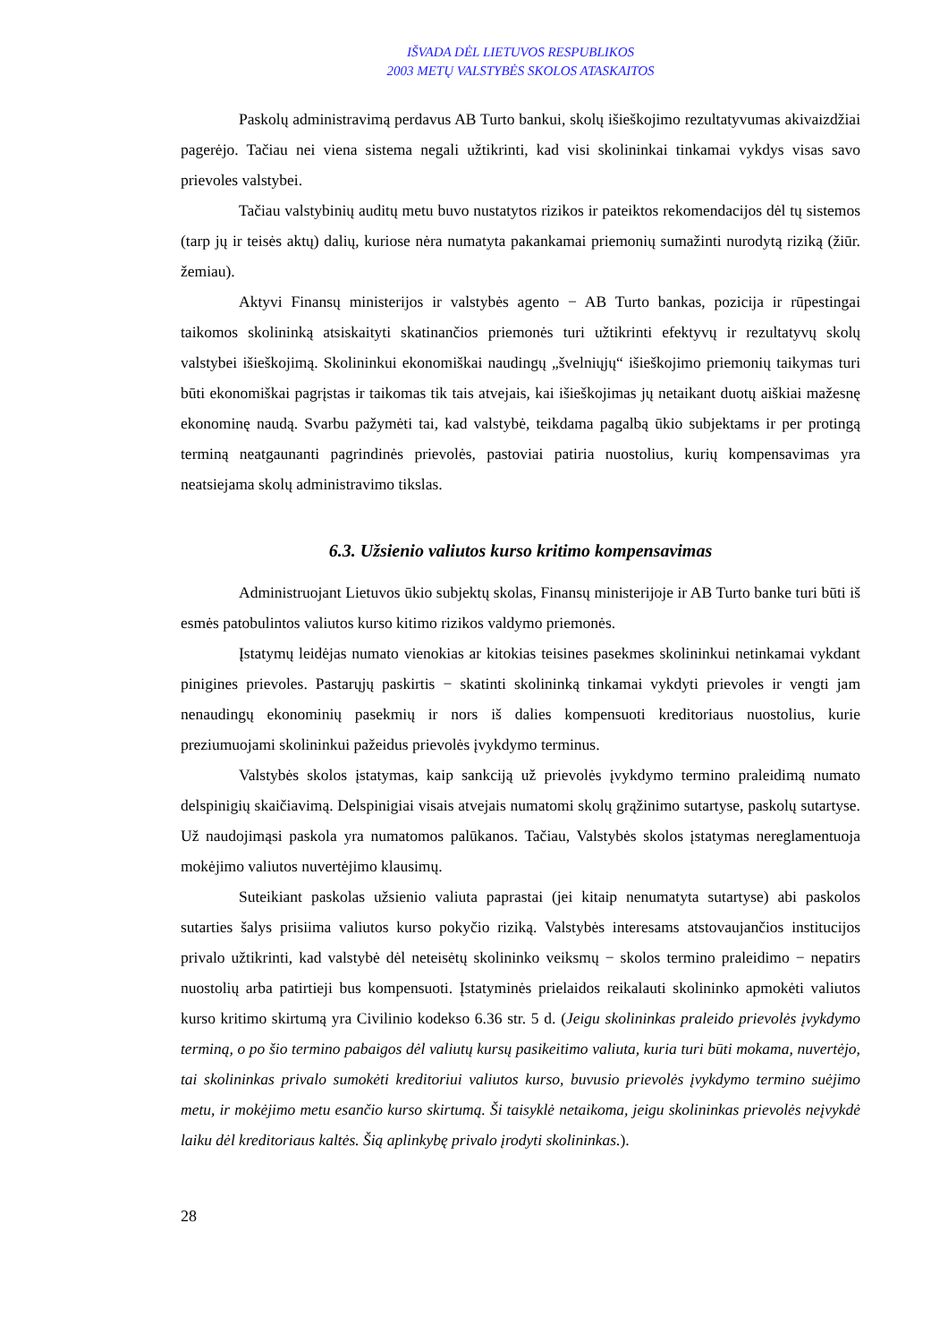IŠVADA DĖL LIETUVOS RESPUBLIKOS
2003 METŲ VALSTYBĖS SKOLOS ATASKAITOS
Paskolų administravimą perdavus AB Turto bankui, skolų išieškojimo rezultatyvumas akivaizdžiai pagerėjo. Tačiau nei viena sistema negali užtikrinti, kad visi skolininkai tinkamai vykdys visas savo prievoles valstybei.
Tačiau valstybinių auditų metu buvo nustatytos rizikos ir pateiktos rekomendacijos dėl tų sistemos (tarp jų ir teisės aktų) dalių, kuriose nėra numatyta pakankamai priemonių sumažinti nurodytą riziką (žiūr. žemiau).
Aktyvi Finansų ministerijos ir valstybės agento − AB Turto bankas, pozicija ir rūpestingai taikomos skolininką atsiskaityti skatinančios priemonės turi užtikrinti efektyvų ir rezultatyvų skolų valstybei išieškojimą. Skolininkui ekonomiškai naudingų „švelniųjų“ išieškojimo priemonių taikymas turi būti ekonomiškai pagrįstas ir taikomas tik tais atvejais, kai išieškojimas jų netaikant duotų aiškiai mažesnę ekonominę naudą. Svarbu pažymėti tai, kad valstybė, teikdama pagalbą ūkio subjektams ir per protingą terminą neatgaunanti pagrindinės prievolės, pastoviai patiria nuostolius, kurių kompensavimas yra neatsiejama skolų administravimo tikslas.
6.3. Užsienio valiutos kurso kritimo kompensavimas
Administruojant Lietuvos ūkio subjektų skolas, Finansų ministerijoje ir AB Turto banke turi būti iš esmės patobulintos valiutos kurso kitimo rizikos valdymo priemonės.
Įstatymų leidėjas numato vienokias ar kitokias teisines pasekmes skolininkui netinkamai vykdant pinigines prievoles. Pastarųjų paskirtis − skatinti skolininką tinkamai vykdyti prievoles ir vengti jam nenaudingų ekonominių pasekmių ir nors iš dalies kompensuoti kreditoriaus nuostolius, kurie preziumuojami skolininkui pažeidus prievolės įvykdymo terminus.
Valstybės skolos įstatymas, kaip sankciją už prievolės įvykdymo termino praleidimą numato delspinigių skaičiavimą. Delspinigiai visais atvejais numatomi skolų grąžinimo sutartyse, paskolų sutartyse. Už naudojimąsi paskola yra numatomos palūkanos. Tačiau, Valstybės skolos įstatymas nereglamentuoja mokėjimo valiutos nuvertėjimo klausimų.
Suteikiant paskolas užsienio valiuta paprastai (jei kitaip nenumatyta sutartyse) abi paskolos sutarties šalys prisiima valiutos kurso pokyčio riziką. Valstybės interesams atstovaujančios institucijos privalo užtikrinti, kad valstybė dėl neteisėtų skolininko veiksmų − skolos termino praleidimo − nepatirs nuostolių arba patirtieji bus kompensuoti. Įstatyminės prielaidos reikalauti skolininko apmokėti valiutos kurso kritimo skirtumą yra Civilinio kodekso 6.36 str. 5 d. (Jeigu skolininkas praleido prievolės įvykdymo terminą, o po šio termino pabaigos dėl valiutų kursų pasikeitimo valiuta, kuria turi būti mokama, nuvertėjo, tai skolininkas privalo sumokėti kreditoriui valiutos kurso, buvusio prievolės įvykdymo termino suėjimo metu, ir mokėjimo metu esančio kurso skirtumą. Ši taisyklė netaikoma, jeigu skolininkas prievolės neįvykdė laiku dėl kreditoriaus kaltės. Šią aplinkybę privalo įrodyti skolininkas.).
28